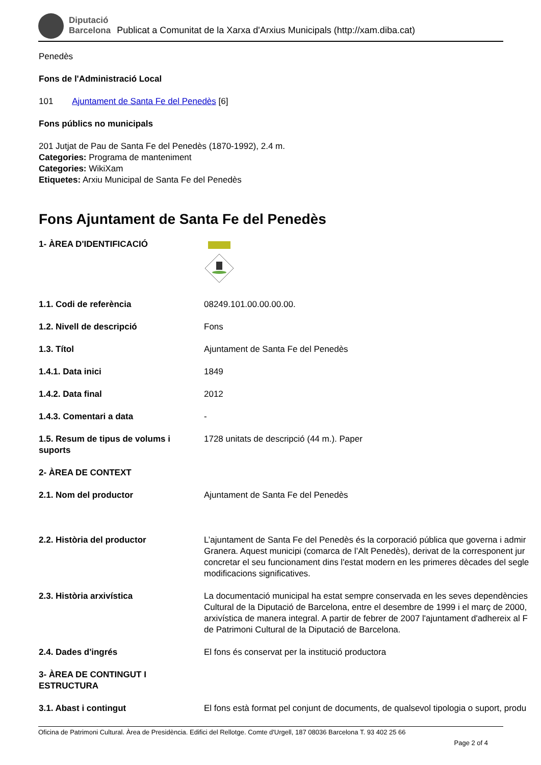Diputació
Barcelona
Publicat a Comunitat de la Xarxa d'Arxius Municipals (http://xam.diba.cat)
Penedès
Fons de l'Administració Local
101 Ajuntament de Santa Fe del Penedès [6]
Fons públics no municipals
201 Jutjat de Pau de Santa Fe del Penedès (1870-1992), 2.4 m.
Categories: Programa de manteniment
Categories: WikiXam
Etiquetes: Arxiu Municipal de Santa Fe del Penedès
Fons Ajuntament de Santa Fe del Penedès
| 1- ÀREA D'IDENTIFICACIÓ | |
| 1.1. Codi de referència | 08249.101.00.00.00.00. |
| 1.2. Nivell de descripció | Fons |
| 1.3. Títol | Ajuntament de Santa Fe del Penedès |
| 1.4.1. Data inici | 1849 |
| 1.4.2. Data final | 2012 |
| 1.4.3. Comentari a data | - |
| 1.5. Resum de tipus de volums i suports | 1728 unitats de descripció (44 m.). Paper |
| 2- ÀREA DE CONTEXT | |
| 2.1. Nom del productor | Ajuntament de Santa Fe del Penedès |
| 2.2. Història del productor | L’ajuntament de Santa Fe del Penedès és la corporació pública que governa i admir Granera. Aquest municipi (comarca de l’Alt Penedès), derivat de la corresponent jur concretar el seu funcionament dins l'estat modern en les primeres dècades del segle modificacions significatives. |
| 2.3. Història arxivística | La documentació municipal ha estat sempre conservada en les seves dependències Cultural de la Diputació de Barcelona, entre el desembre de 1999 i el març de 2000, arxivística de manera integral. A partir de febrer de 2007 l'ajuntament d'adhereix al F de Patrimoni Cultural de la Diputació de Barcelona. |
| 2.4. Dades d'ingrés | El fons és conservat per la institució productora |
| 3- ÀREA DE CONTINGUT I ESTRUCTURA | |
| 3.1. Abast i contingut | El fons està format pel conjunt de documents, de qualsevol tipologia o suport, produ |
Oficina de Patrimoni Cultural. Àrea de Presidència. Edifici del Rellotge. Comte d'Urgell, 187 08036 Barcelona T. 93 402 25 66
Page 2 of 4